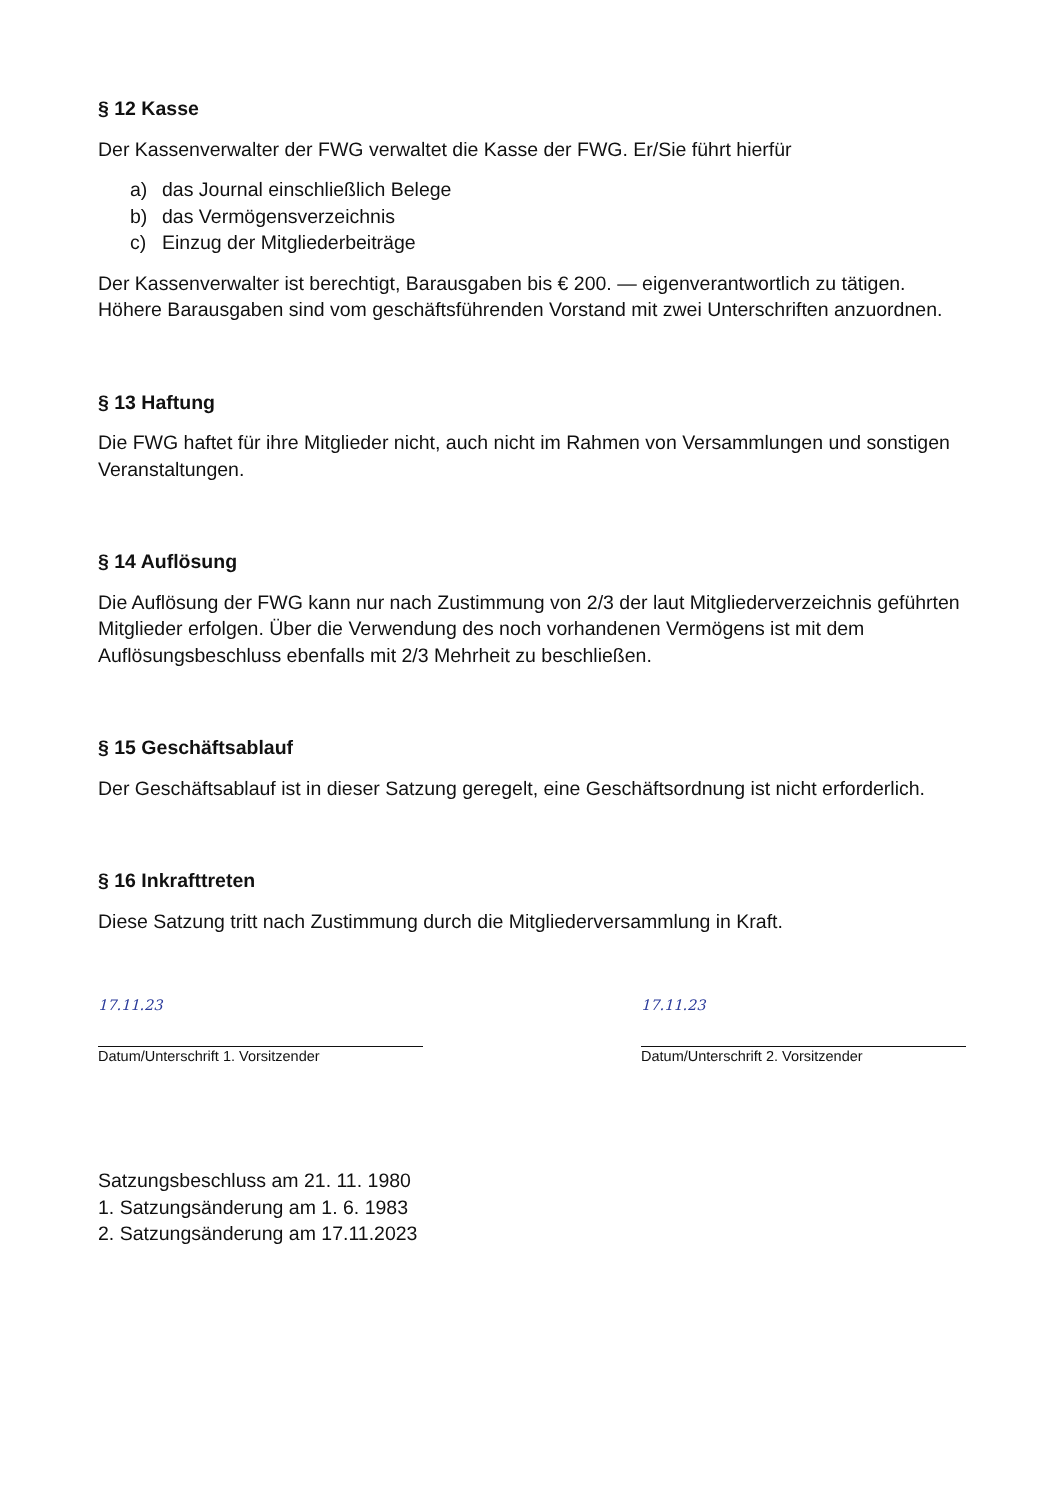§ 12 Kasse
Der Kassenverwalter der FWG verwaltet die Kasse der FWG. Er/Sie führt hierfür
a) das Journal einschließlich Belege
b) das Vermögensverzeichnis
c) Einzug der Mitgliederbeiträge
Der Kassenverwalter ist berechtigt, Barausgaben bis € 200. — eigenverantwortlich zu tätigen. Höhere Barausgaben sind vom geschäftsführenden Vorstand mit zwei Unterschriften anzuordnen.
§ 13 Haftung
Die FWG haftet für ihre Mitglieder nicht, auch nicht im Rahmen von Versammlungen und sonstigen Veranstaltungen.
§ 14 Auflösung
Die Auflösung der FWG kann nur nach Zustimmung von 2/3 der laut Mitgliederverzeichnis geführten Mitglieder erfolgen. Über die Verwendung des noch vorhandenen Vermögens ist mit dem Auflösungsbeschluss ebenfalls mit 2/3 Mehrheit zu beschließen.
§ 15 Geschäftsablauf
Der Geschäftsablauf ist in dieser Satzung geregelt, eine Geschäftsordnung ist nicht erforderlich.
§ 16 Inkrafttreten
Diese Satzung tritt nach Zustimmung durch die Mitgliederversammlung in Kraft.
17.11.23
Datum/Unterschrift 1. Vorsitzender
17.11.23
Datum/Unterschrift 2. Vorsitzender
Satzungsbeschluss am 21. 11. 1980
1. Satzungsänderung am 1. 6. 1983
2. Satzungsänderung am 17.11.2023